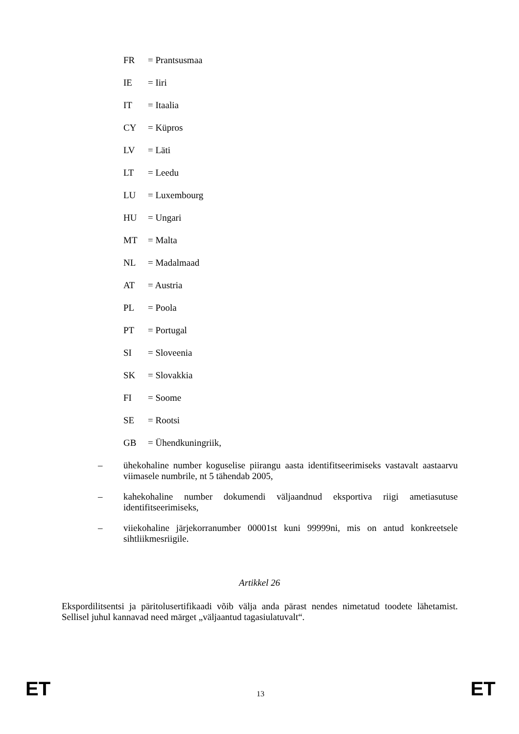FR = Prantsusmaa
IE = Iiri
IT = Itaalia
CY = Küpros
LV = Läti
LT = Leedu
LU = Luxembourg
HU = Ungari
MT = Malta
NL = Madalmaad
AT = Austria
PL = Poola
PT = Portugal
SI = Sloveenia
SK = Slovakkia
FI = Soome
SE = Rootsi
GB = Ühendkuningriik,
– ühekohaline number koguselise piirangu aasta identifitseerimiseks vastavalt aastaarvu viimasele numbrile, nt 5 tähendab 2005,
– kahekohaline number dokumendi väljaandnud eksportiva riigi ametiasutuse identifitseerimiseks,
– viiekohaline järjekorranumber 00001st kuni 99999ni, mis on antud konkreetsele sihtliikmesriigile.
Artikkel 26
Ekspordilitsentsi ja päritolusertifikaadi võib välja anda pärast nendes nimetatud toodete lähetamist. Sellisel juhul kannavad need märget „väljaantud tagasiulatuvalt“.
ET 13 ET